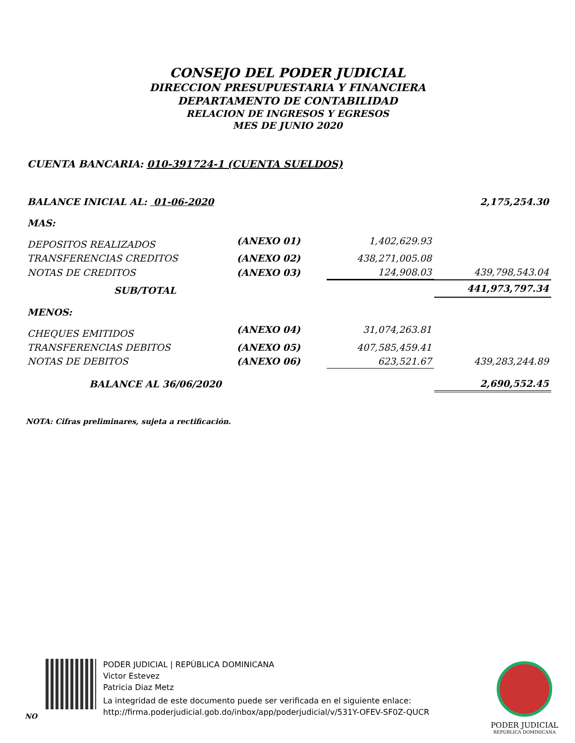CONSEJO DEL PODER JUDICIAL
DIRECCION PRESUPUESTARIA Y FINANCIERA
DEPARTAMENTO DE CONTABILIDAD
RELACION DE INGRESOS Y EGRESOS
MES DE JUNIO 2020
CUENTA BANCARIA: 010-391724-1 (CUENTA SUELDOS)
| BALANCE INICIAL AL: 01-06-2020 | | | 2,175,254.30 |
| MAS: | | | |
| DEPOSITOS REALIZADOS | (ANEXO 01) | 1,402,629.93 | |
| TRANSFERENCIAS CREDITOS | (ANEXO 02) | 438,271,005.08 | |
| NOTAS DE CREDITOS | (ANEXO 03) | 124,908.03 | 439,798,543.04 |
| SUB/TOTAL | | | 441,973,797.34 |
| MENOS: | | | |
| CHEQUES EMITIDOS | (ANEXO 04) | 31,074,263.81 | |
| TRANSFERENCIAS DEBITOS | (ANEXO 05) | 407,585,459.41 | |
| NOTAS DE DEBITOS | (ANEXO 06) | 623,521.67 | 439,283,244.89 |
| BALANCE AL 36/06/2020 | | | 2,690,552.45 |
NOTA: Cifras preliminares, sujeta a rectificación.
PODER JUDICIAL | REPÚBLICA DOMINICANA
Victor Estevez
Patricia Diaz Metz
La integridad de este documento puede ser verificada en el siguiente enlace:
http://firma.poderjudicial.gob.do/inbox/app/poderjudicial/v/531Y-OFEV-SF0Z-QUCR
NO
PODER JUDICIAL
REPÚBLICA DOMINICANA